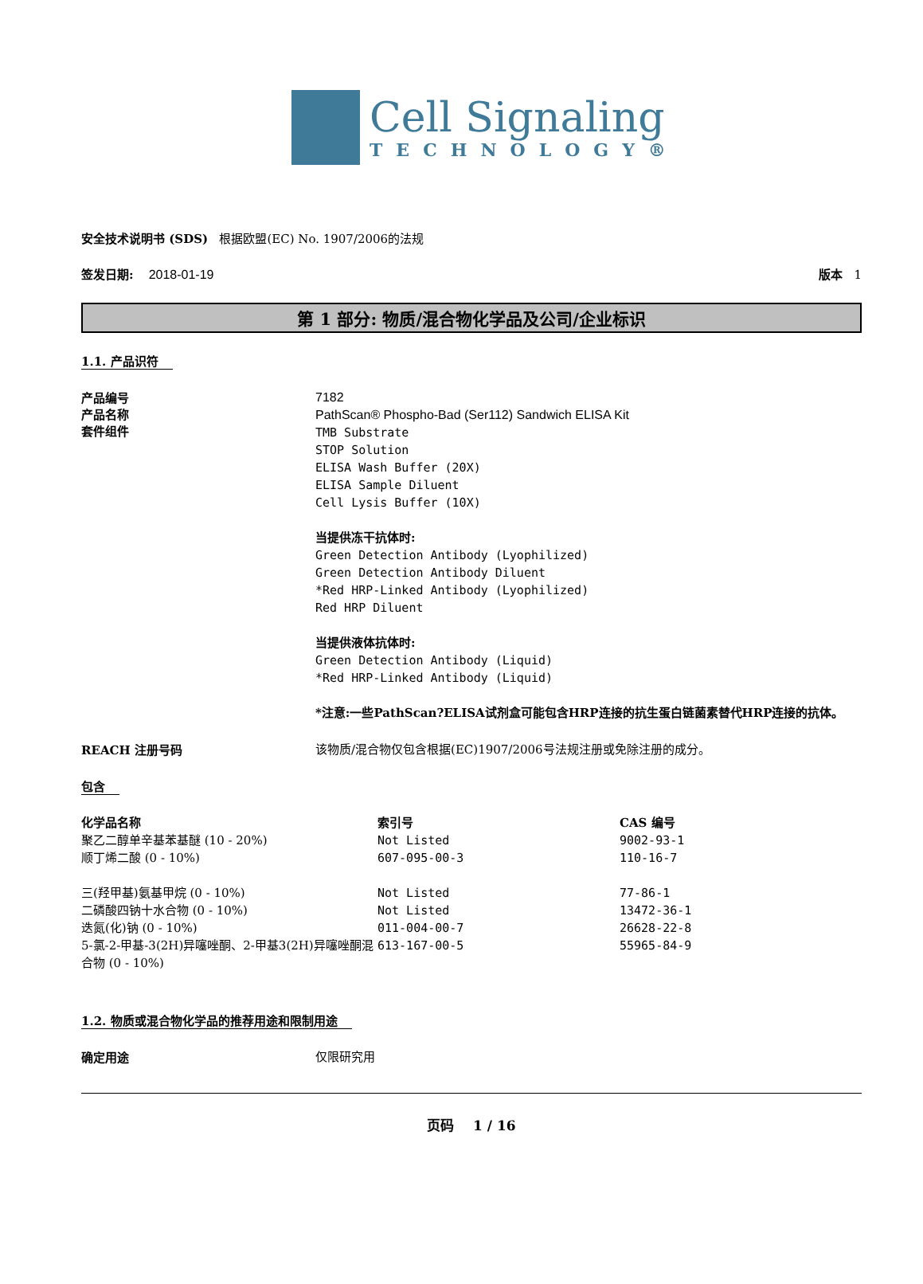Cell Signaling
TECHNOLOGY®
安全技术说明书 (SDS) 根据欧盟(EC) No. 1907/2006的法规
签发日期: 2018-01-19 版本 1
第 1 部分: 物质/混合物化学品及公司/企业标识
1.1. 产品识符
产品编号
产品名称
套件组件
7182
PathScan® Phospho-Bad (Ser112) Sandwich ELISA Kit
TMB Substrate
STOP Solution
ELISA Wash Buffer (20X)
ELISA Sample Diluent
Cell Lysis Buffer (10X)
当提供冻干抗体时:
Green Detection Antibody (Lyophilized)
Green Detection Antibody Diluent
*Red HRP-Linked Antibody (Lyophilized)
Red HRP Diluent
当提供液体抗体时:
Green Detection Antibody (Liquid)
*Red HRP-Linked Antibody (Liquid)
*注意:一些PathScan?ELISA试剂盒可能包含HRP连接的抗生蛋白链菌素替代HRP连接的抗体。
REACH 注册号码
该物质/混合物仅包含根据(EC)1907/2006号法规注册或免除注册的成分。
包含
| 化学品名称 | 索引号 | CAS 编号 |
| --- | --- | --- |
| 聚乙二醇单辛基苯基醚 (10 - 20%) | Not Listed | 9002-93-1 |
| 顺丁烯二酸 (0 - 10%) | 607-095-00-3 | 110-16-7 |
| 三(羟甲基)氨基甲烷 (0 - 10%) | Not Listed | 77-86-1 |
| 二磷酸四钠十水合物 (0 - 10%) | Not Listed | 13472-36-1 |
| 迭氮(化)钠 (0 - 10%) | 011-004-00-7 | 26628-22-8 |
| 5-氯-2-甲基-3(2H)异噻唑酮、2-甲基3(2H)异噻唑酮混合物 (0 - 10%) | 613-167-00-5 | 55965-84-9 |
1.2. 物质或混合物化学品的推荐用途和限制用途
确定用途
仅限研究用
页码 1 / 16